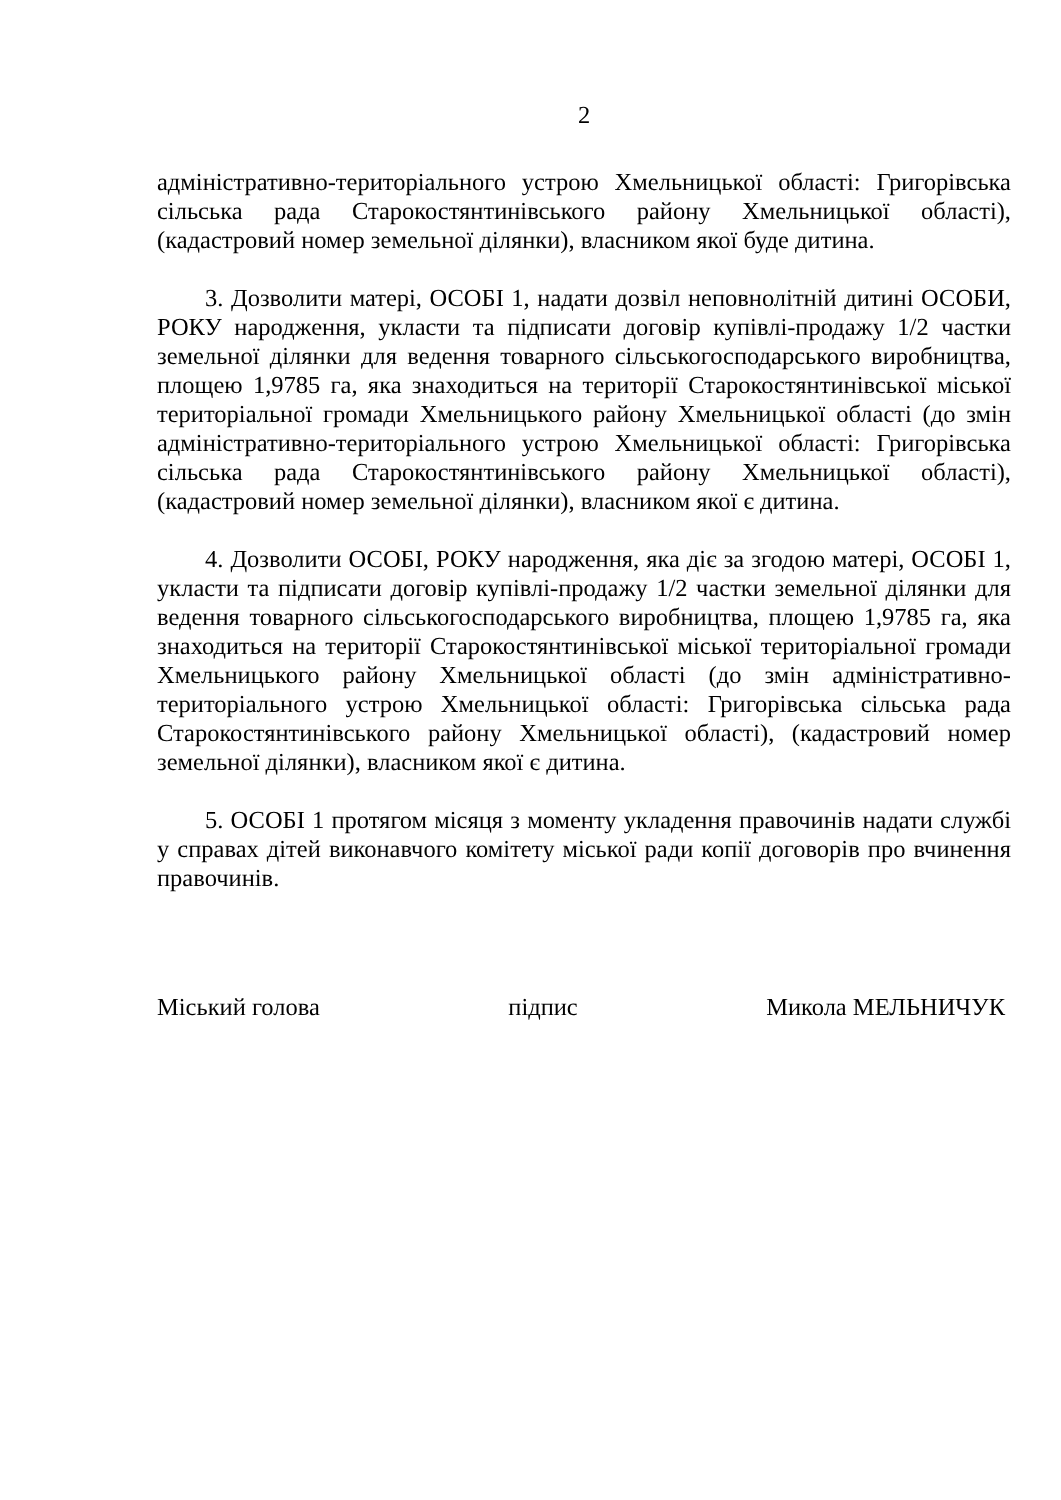2
адміністративно-територіального устрою Хмельницької області: Григорівська сільська рада Старокостянтинівського району Хмельницької області), (кадастровий номер земельної ділянки), власником якої буде дитина.
3. Дозволити матері, ОСОБІ 1, надати дозвіл неповнолітній дитині ОСОБИ, РОКУ народження, укласти та підписати договір купівлі-продажу 1/2 частки земельної ділянки для ведення товарного сільськогосподарського виробництва, площею 1,9785 га, яка знаходиться на території Старокостянтинівської міської територіальної громади Хмельницького району Хмельницької області (до змін адміністративно-територіального устрою Хмельницької області: Григорівська сільська рада Старокостянтинівського району Хмельницької області), (кадастровий номер земельної ділянки), власником якої є дитина.
4. Дозволити ОСОБІ, РОКУ народження, яка діє за згодою матері, ОСОБІ 1, укласти та підписати договір купівлі-продажу 1/2 частки земельної ділянки для ведення товарного сільськогосподарського виробництва, площею 1,9785 га, яка знаходиться на території Старокостянтинівської міської територіальної громади Хмельницького району Хмельницької області (до змін адміністративно-територіального устрою Хмельницької області: Григорівська сільська рада Старокостянтинівського району Хмельницької області), (кадастровий номер земельної ділянки), власником якої є дитина.
5. ОСОБІ 1 протягом місяця з моменту укладення правочинів надати службі у справах дітей виконавчого комітету міської ради копії договорів про вчинення правочинів.
Міський голова підпис Микола МЕЛЬНИЧУК